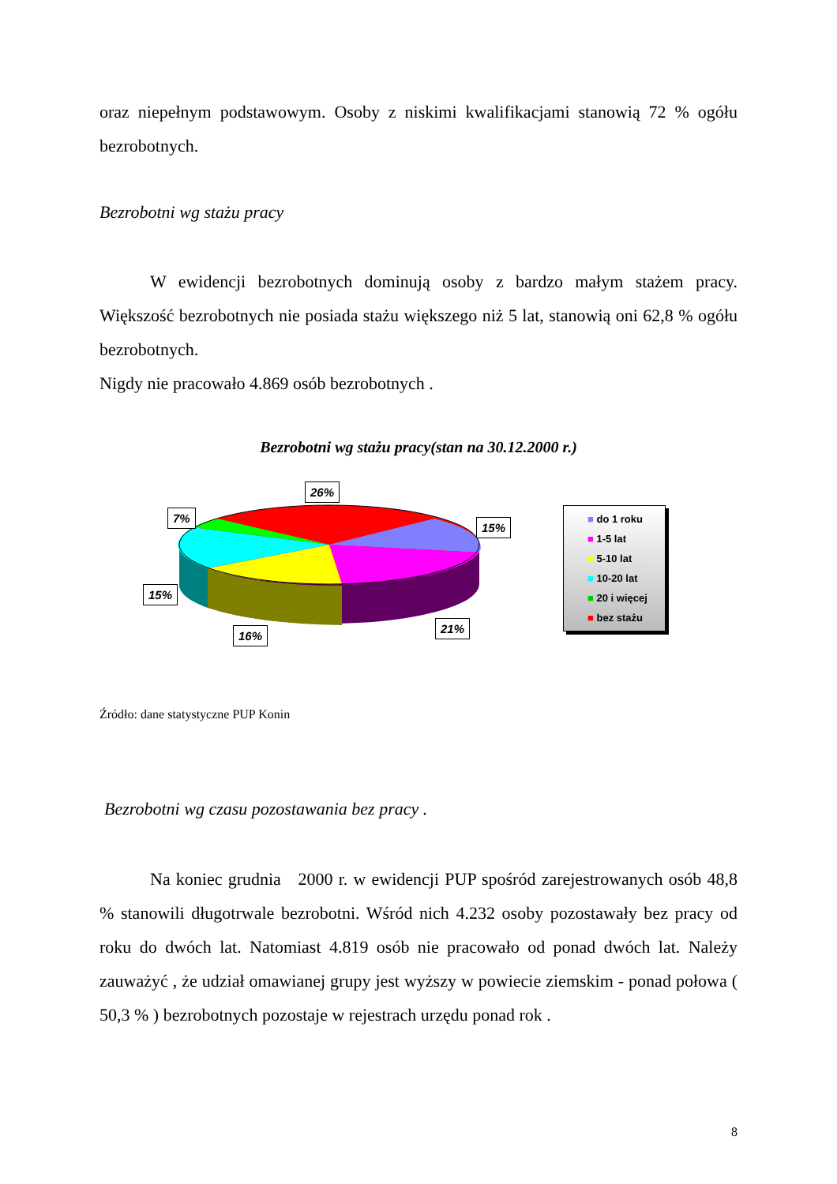oraz niepełnym podstawowym. Osoby z niskimi kwalifikacjami stanowią 72 % ogółu bezrobotnych.
Bezrobotni wg stażu pracy
W ewidencji bezrobotnych dominują osoby z bardzo małym stażem pracy. Większość bezrobotnych nie posiada stażu większego niż 5 lat, stanowią oni 62,8 % ogółu bezrobotnych.
Nigdy nie pracowało 4.869 osób bezrobotnych .
Bezrobotni wg stażu pracy(stan na 30.12.2000 r.)
26%
7%
15%
15%
21%
16%
■ do 1 roku
■ 1-5 lat
■ 5-10 lat
■ 10-20 lat
■ 20 i więcej
■ bez stażu
Źródło: dane statystyczne PUP Konin
Bezrobotni wg czasu pozostawania bez pracy .
Na koniec grudnia 2000 r. w ewidencji PUP spośród zarejestrowanych osób 48,8 % stanowili długotrwale bezrobotni. Wśród nich 4.232 osoby pozostawały bez pracy od roku do dwóch lat. Natomiast 4.819 osób nie pracowało od ponad dwóch lat. Należy zauważyć , że udział omawianej grupy jest wyższy w powiecie ziemskim - ponad połowa ( 50,3 % ) bezrobotnych pozostaje w rejestrach urzędu ponad rok .
8